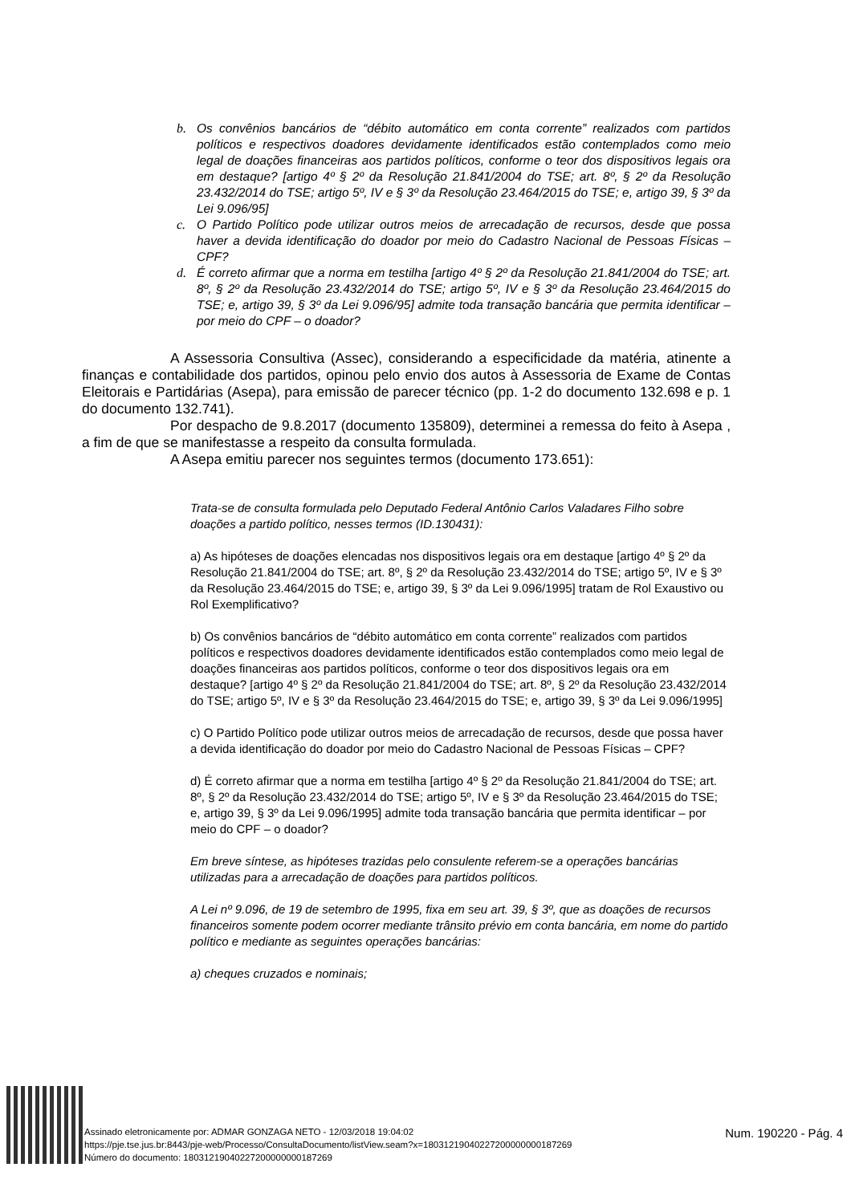b. Os convênios bancários de “débito automático em conta corrente” realizados com partidos políticos e respectivos doadores devidamente identificados estão contemplados como meio legal de doações financeiras aos partidos políticos, conforme o teor dos dispositivos legais ora em destaque? [artigo 4º § 2º da Resolução 21.841/2004 do TSE; art. 8º, § 2º da Resolução 23.432/2014 do TSE; artigo 5º, IV e § 3º da Resolução 23.464/2015 do TSE; e, artigo 39, § 3º da Lei 9.096/95]
c. O Partido Político pode utilizar outros meios de arrecadação de recursos, desde que possa haver a devida identificação do doador por meio do Cadastro Nacional de Pessoas Físicas – CPF?
d. É correto afirmar que a norma em testilha [artigo 4º § 2º da Resolução 21.841/2004 do TSE; art. 8º, § 2º da Resolução 23.432/2014 do TSE; artigo 5º, IV e § 3º da Resolução 23.464/2015 do TSE; e, artigo 39, § 3º da Lei 9.096/95] admite toda transação bancária que permita identificar – por meio do CPF – o doador?
A Assessoria Consultiva (Assec), considerando a especificidade da matéria, atinente a finanças e contabilidade dos partidos, opinou pelo envio dos autos à Assessoria de Exame de Contas Eleitorais e Partidárias (Asepa), para emissão de parecer técnico (pp. 1-2 do documento 132.698 e p. 1 do documento 132.741).
Por despacho de 9.8.2017 (documento 135809), determinei a remessa do feito à Asepa , a fim de que se manifestasse a respeito da consulta formulada.
A Asepa emitiu parecer nos seguintes termos (documento 173.651):
Trata-se de consulta formulada pelo Deputado Federal Antônio Carlos Valadares Filho sobre doações a partido político, nesses termos (ID.130431):
a) As hipóteses de doações elencadas nos dispositivos legais ora em destaque [artigo 4º § 2º da Resolução 21.841/2004 do TSE; art. 8º, § 2º da Resolução 23.432/2014 do TSE; artigo 5º, IV e § 3º da Resolução 23.464/2015 do TSE; e, artigo 39, § 3º da Lei 9.096/1995] tratam de Rol Exaustivo ou Rol Exemplificativo?
b) Os convênios bancários de “débito automático em conta corrente” realizados com partidos políticos e respectivos doadores devidamente identificados estão contemplados como meio legal de doações financeiras aos partidos políticos, conforme o teor dos dispositivos legais ora em destaque? [artigo 4º § 2º da Resolução 21.841/2004 do TSE; art. 8º, § 2º da Resolução 23.432/2014 do TSE; artigo 5º, IV e § 3º da Resolução 23.464/2015 do TSE; e, artigo 39, § 3º da Lei 9.096/1995]
c) O Partido Político pode utilizar outros meios de arrecadação de recursos, desde que possa haver a devida identificação do doador por meio do Cadastro Nacional de Pessoas Físicas – CPF?
d) É correto afirmar que a norma em testilha [artigo 4º § 2º da Resolução 21.841/2004 do TSE; art. 8º, § 2º da Resolução 23.432/2014 do TSE; artigo 5º, IV e § 3º da Resolução 23.464/2015 do TSE; e, artigo 39, § 3º da Lei 9.096/1995] admite toda transação bancária que permita identificar – por meio do CPF – o doador?
Em breve síntese, as hipóteses trazidas pelo consulente referem-se a operações bancárias utilizadas para a arrecadação de doações para partidos políticos.
A Lei nº 9.096, de 19 de setembro de 1995, fixa em seu art. 39, § 3º, que as doações de recursos financeiros somente podem ocorrer mediante trânsito prévio em conta bancária, em nome do partido político e mediante as seguintes operações bancárias:
a) cheques cruzados e nominais;
Assinado eletronicamente por: ADMAR GONZAGA NETO - 12/03/2018 19:04:02
https://pje.tse.jus.br:8443/pje-web/Processo/ConsultaDocumento/listView.seam?x=18031219040227200000000187269
Número do documento: 18031219040227200000000187269
Num. 190220 - Pág. 4